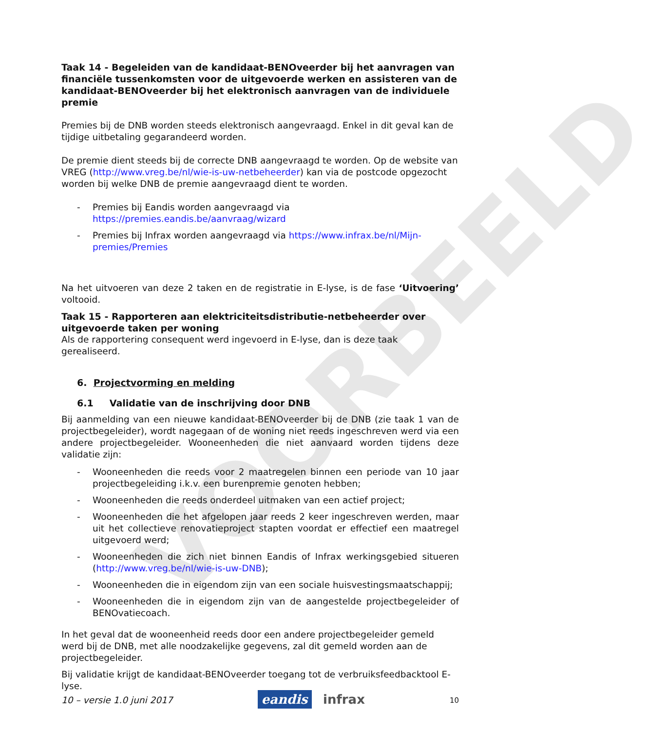VOORBEELD
Taak 14 - Begeleiden van de kandidaat-BENOveerder bij het aanvragen van financiële tussenkomsten voor de uitgevoerde werken en assisteren van de kandidaat-BENOveerder bij het elektronisch aanvragen van de individuele premie
Premies bij de DNB worden steeds elektronisch aangevraagd. Enkel in dit geval kan de tijdige uitbetaling gegarandeerd worden.
De premie dient steeds bij de correcte DNB aangevraagd te worden. Op de website van VREG (http://www.vreg.be/nl/wie-is-uw-netbeheerder) kan via de postcode opgezocht worden bij welke DNB de premie aangevraagd dient te worden.
- Premies bij Eandis worden aangevraagd via https://premies.eandis.be/aanvraag/wizard
- Premies bij Infrax worden aangevraagd via https://www.infrax.be/nl/Mijn-premies/Premies
Na het uitvoeren van deze 2 taken en de registratie in E-lyse, is de fase ‘Uitvoering’ voltooid.
Taak 15 - Rapporteren aan elektriciteitsdistributie-netbeheerder over uitgevoerde taken per woning
Als de rapportering consequent werd ingevoerd in E-lyse, dan is deze taak gerealiseerd.
6. Projectvorming en melding
6.1 Validatie van de inschrijving door DNB
Bij aanmelding van een nieuwe kandidaat-BENOveerder bij de DNB (zie taak 1 van de projectbegeleider), wordt nagegaan of de woning niet reeds ingeschreven werd via een andere projectbegeleider. Wooneenheden die niet aanvaard worden tijdens deze validatie zijn:
- Wooneenheden die reeds voor 2 maatregelen binnen een periode van 10 jaar projectbegeleiding i.k.v. een burenpremie genoten hebben;
- Wooneenheden die reeds onderdeel uitmaken van een actief project;
- Wooneenheden die het afgelopen jaar reeds 2 keer ingeschreven werden, maar uit het collectieve renovatieproject stapten voordat er effectief een maatregel uitgevoerd werd;
- Wooneenheden die zich niet binnen Eandis of Infrax werkingsgebied situeren (http://www.vreg.be/nl/wie-is-uw-DNB);
- Wooneenheden die in eigendom zijn van een sociale huisvestingsmaatschappij;
- Wooneenheden die in eigendom zijn van de aangestelde projectbegeleider of BENOvatiecoach.
In het geval dat de wooneenheid reeds door een andere projectbegeleider gemeld werd bij de DNB, met alle noodzakelijke gegevens, zal dit gemeld worden aan de projectbegeleider.
Bij validatie krijgt de kandidaat-BENOveerder toegang tot de verbruiksfeedbacktool E-lyse.
10 – versie 1.0 juni 2017 eandis infrax 10